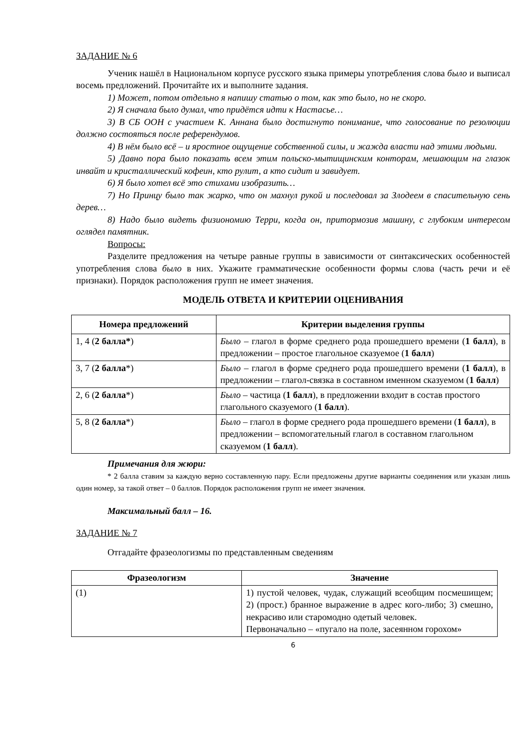ЗАДАНИЕ № 6
Ученик нашёл в Национальном корпусе русского языка примеры употребления слова было и выписал восемь предложений. Прочитайте их и выполните задания.
1) Может, потом отдельно я напишу статью о том, как это было, но не скоро.
2) Я сначала было думал, что придётся идти к Настасье…
3) В СБ ООН с участием К. Аннана было достигнуто понимание, что голосование по резолюции должно состояться после референдумов.
4) В нём было всё – и яростное ощущение собственной силы, и жажда власти над этими людьми.
5) Давно пора было показать всем этим польско-мытищинским конторам, мешающим на глазок инвайт и кристаллический кофеин, кто рулит, а кто сидит и завидует.
6) Я было хотел всё это стихами изобразить…
7) Но Принцу было так жарко, что он махнул рукой и последовал за Злодеем в спасительную сень дерев…
8) Надо было видеть физиономию Терри, когда он, притормозив машину, с глубоким интересом оглядел памятник.
Вопросы:
Разделите предложения на четыре равные группы в зависимости от синтаксических особенностей употребления слова было в них. Укажите грамматические особенности формы слова (часть речи и её признаки). Порядок расположения групп не имеет значения.
МОДЕЛЬ ОТВЕТА И КРИТЕРИИ ОЦЕНИВАНИЯ
| Номера предложений | Критерии выделения группы |
| --- | --- |
| 1, 4 ( 2 балла* ) | Было – глагол в форме среднего рода прошедшего времени ( 1 балл ), в предложении – простое глагольное сказуемое ( 1 балл ) |
| 3, 7 ( 2 балла *) | Было – глагол в форме среднего рода прошедшего времени ( 1 балл ), в предложении – глагол-связка в составном именном сказуемом ( 1 балл ) |
| 2, 6 ( 2 балла *) | Было – частица ( 1 балл ), в предложении входит в состав простого глагольного сказуемого ( 1 балл ). |
| 5, 8 ( 2 балла *) | Было – глагол в форме среднего рода прошедшего времени ( 1 балл ), в предложении – вспомогательный глагол в составном глагольном сказуемом ( 1 балл ). |
Примечания для жюри:
* 2 балла ставим за каждую верно составленную пару. Если предложены другие варианты соединения или указан лишь один номер, за такой ответ – 0 баллов. Порядок расположения групп не имеет значения.
Максимальный балл – 16.
ЗАДАНИЕ № 7
Отгадайте фразеологизмы по представленным сведениям
| Фразеологизм | Значение |
| --- | --- |
| (1) | 1) пустой человек, чудак, служащий всеобщим посмешищем; 2) (прост.) бранное выражение в адрес кого-либо; 3) смешно, некрасиво или старомодно одетый человек. Первоначально – «пугало на поле, засеянном горохом» |
6